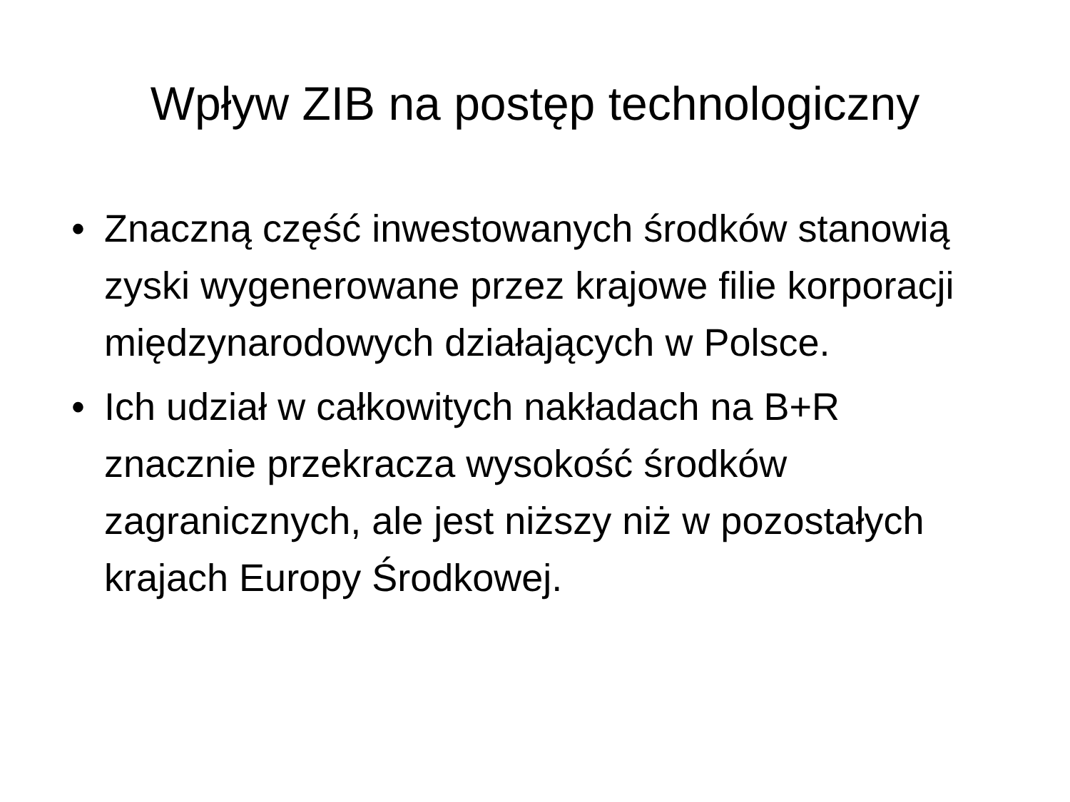Wpływ ZIB na postęp technologiczny
• Znaczną część inwestowanych środków stanowią zyski wygenerowane przez krajowe filie korporacji międzynarodowych działających w Polsce.
• Ich udział w całkowitych nakładach na B+R znacznie przekracza wysokość środków zagranicznych, ale jest niższy niż w pozostałych krajach Europy Środkowej.